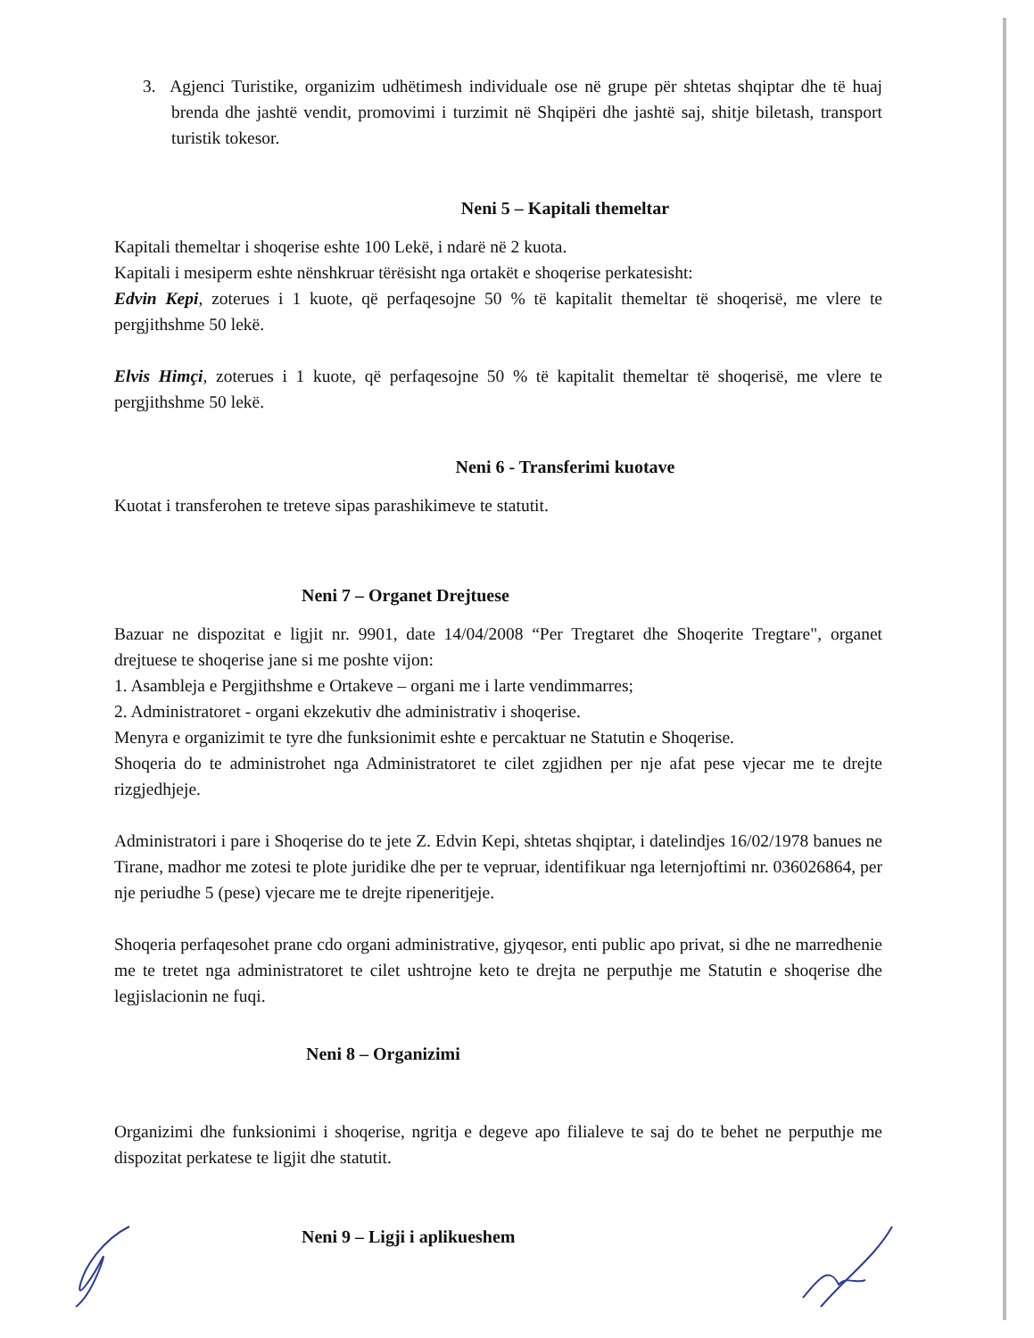3. Agjenci Turistike, organizim udhëtimesh individuale ose në grupe për shtetas shqiptar dhe të huaj brenda dhe jashtë vendit, promovimi i turzimit në Shqipëri dhe jashtë saj, shitje biletash, transport turistik tokesor.
Neni 5 – Kapitali themeltar
Kapitali themeltar i shoqerise eshte 100 Lekë, i ndarë në 2 kuota.
Kapitali i mesiperm eshte nënshkruar tërësisht nga ortakët e shoqerise perkatesisht:
Edvin Kepi, zoterues i 1 kuote, që perfaqesojne 50 % të kapitalit themeltar të shoqerisë, me vlere te pergjithshme 50 lekë.
Elvis Himçi, zoterues i 1 kuote, që perfaqesojne 50 % të kapitalit themeltar të shoqerisë, me vlere te pergjithshme 50 lekë.
Neni 6 - Transferimi kuotave
Kuotat i transferohen te treteve sipas parashikimeve te statutit.
Neni 7 – Organet Drejtuese
Bazuar ne dispozitat e ligjit nr. 9901, date 14/04/2008 “Per Tregtaret dhe Shoqerite Tregtare", organet drejtuese te shoqerise jane si me poshte vijon:
1. Asambleja e Pergjithshme e Ortakeve – organi me i larte vendimmarres;
2. Administratoret - organi ekzekutiv dhe administrativ i shoqerise.
Menyra e organizimit te tyre dhe funksionimit eshte e percaktuar ne Statutin e Shoqerise.
Shoqeria do te administrohet nga Administratoret te cilet zgjidhen per nje afat pese vjecar me te drejte rizgjedhjeje.
Administratori i pare i Shoqerise do te jete Z. Edvin Kepi, shtetas shqiptar, i datelindjes 16/02/1978 banues ne Tirane, madhor me zotesi te plote juridike dhe per te vepruar, identifikuar nga leternjoftimi nr. 036026864, per nje periudhe 5 (pese) vjecare me te drejte ripeneritjeje.
Shoqeria perfaqesohet prane cdo organi administrative, gjyqesor, enti public apo privat, si dhe ne marredhenie me te tretet nga administratoret te cilet ushtrojne keto te drejta ne perputhje me Statutin e shoqerise dhe legjislacionin ne fuqi.
Neni 8 – Organizimi
Organizimi dhe funksionimi i shoqerise, ngritja e degeve apo filialeve te saj do te behet ne perputhje me dispozitat perkatese te ligjit dhe statutit.
Neni 9 – Ligji i aplikueshem